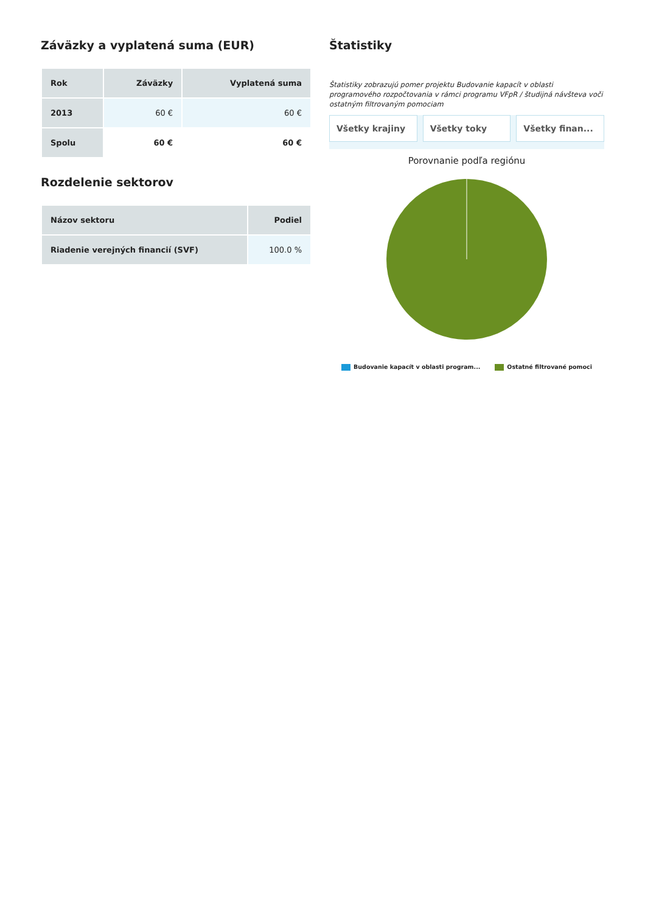Záväzky a vyplatená suma (EUR)
| Rok | Záväzky | Vyplatená suma |
| --- | --- | --- |
| 2013 | 60 € | 60 € |
| Spolu | 60 € | 60 € |
Rozdelenie sektorov
| Názov sektoru | Podiel |
| --- | --- |
| Riadenie verejných financií (SVF) | 100.0 % |
Štatistiky
Štatistiky zobrazujú pomer projektu Budovanie kapacít v oblasti programového rozpočtovania v rámci programu VFpR / študijná návšteva voči ostatným filtrovaným pomociam
Všetky krajiny Všetky toky Všetky finan...
Porovnanie podľa regiónu
Budovanie kapacít v oblasti program... Ostatné filtrované pomoci